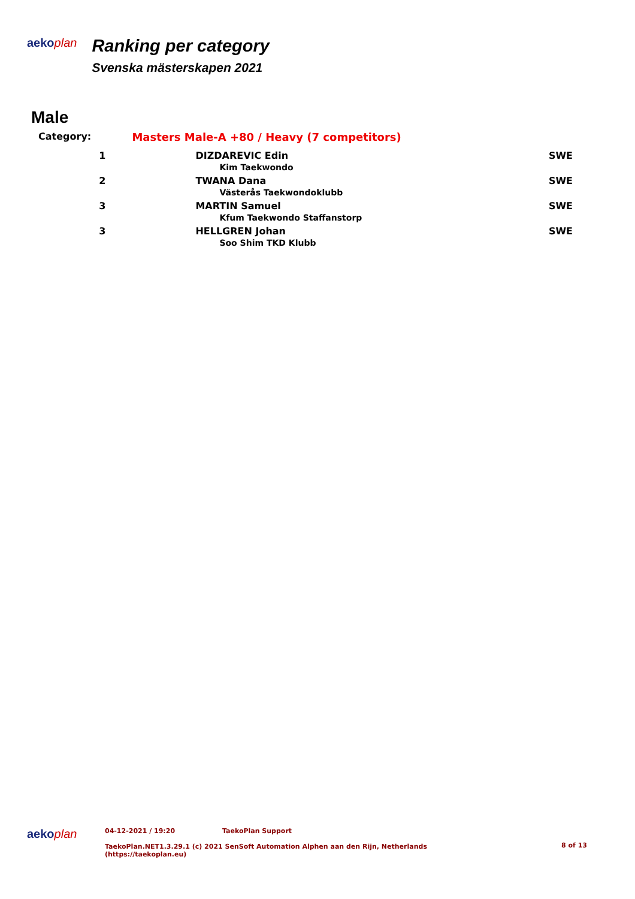aekoplan
Ranking per category
Svenska mästerskapen 2021
Male
| Category: | Masters Male-A +80 / Heavy (7 competitors) | |
| 1 | DIZDAREVIC Edin Kim Taekwondo | SWE |
| 2 | TWANA Dana Västerås Taekwondoklubb | SWE |
| 3 | MARTIN Samuel Kfum Taekwondo Staffanstorp | SWE |
| 3 | HELLGREN Johan Soo Shim TKD Klubb | SWE |
aekoplan
04-12-2021 / 19:20 TaekoPlan Support
TaekoPlan.NET1.3.29.1 (c) 2021 SenSoft Automation Alphen aan den Rijn, Netherlands
(https://taekoplan.eu)
8 of 13